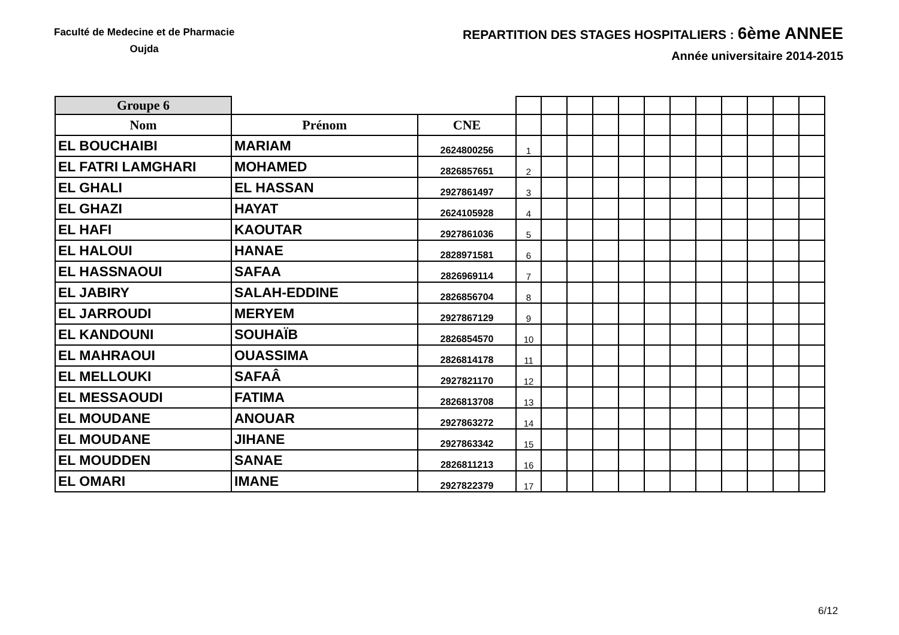Faculté de Medecine et de Pharmacie
Oujda
REPARTITION DES STAGES HOSPITALIERS : 6ème ANNEE
Année universitaire 2014-2015
| Groupe 6 | | | | | | | | | | | | | | |
| --- | --- | --- | --- | --- | --- | --- | --- | --- | --- | --- | --- | --- | --- | --- |
| Nom | Prénom | CNE | | | | | | | | | | | | |
| EL BOUCHAIBI | MARIAM | 2624800256 | 1 | | | | | | | | | | | |
| EL FATRI LAMGHARI | MOHAMED | 2826857651 | 2 | | | | | | | | | | | |
| EL GHALI | EL HASSAN | 2927861497 | 3 | | | | | | | | | | | |
| EL GHAZI | HAYAT | 2624105928 | 4 | | | | | | | | | | | |
| EL HAFI | KAOUTAR | 2927861036 | 5 | | | | | | | | | | | |
| EL HALOUI | HANAE | 2828971581 | 6 | | | | | | | | | | | |
| EL HASSNAOUI | SAFAA | 2826969114 | 7 | | | | | | | | | | | |
| EL JABIRY | SALAH-EDDINE | 2826856704 | 8 | | | | | | | | | | | |
| EL JARROUDI | MERYEM | 2927867129 | 9 | | | | | | | | | | | |
| EL KANDOUNI | SOUHAÏB | 2826854570 | 10 | | | | | | | | | | | |
| EL MAHRAOUI | OUASSIMA | 2826814178 | 11 | | | | | | | | | | | |
| EL MELLOUKI | SAFAÂ | 2927821170 | 12 | | | | | | | | | | | |
| EL MESSAOUDI | FATIMA | 2826813708 | 13 | | | | | | | | | | | |
| EL MOUDANE | ANOUAR | 2927863272 | 14 | | | | | | | | | | | |
| EL MOUDANE | JIHANE | 2927863342 | 15 | | | | | | | | | | | |
| EL MOUDDEN | SANAE | 2826811213 | 16 | | | | | | | | | | | |
| EL OMARI | IMANE | 2927822379 | 17 | | | | | | | | | | | |
6/12